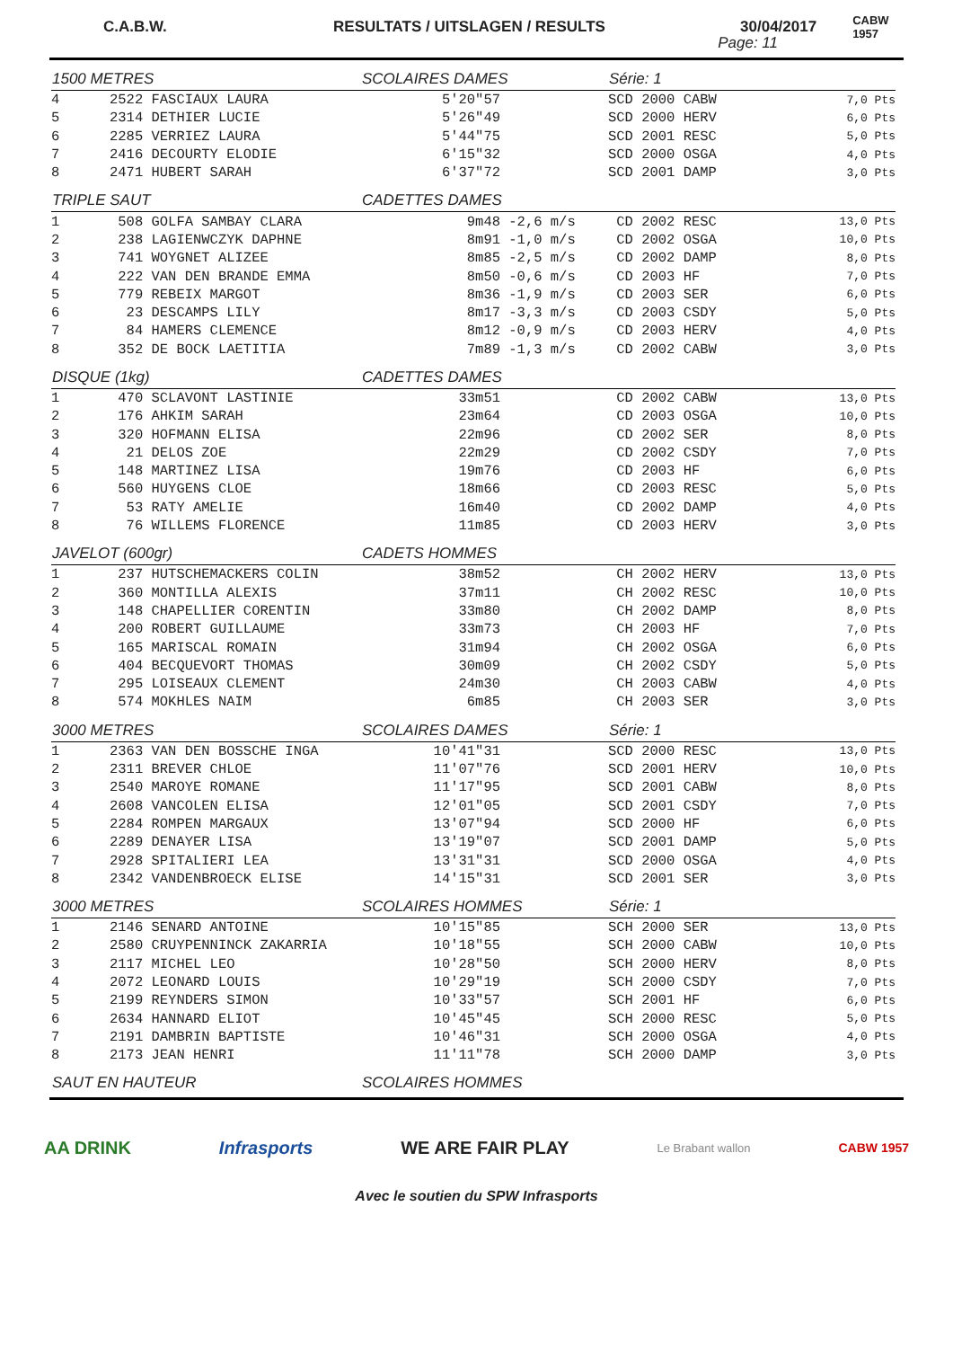C.A.B.W. RESULTATS / UITSLAGEN / RESULTS 30/04/2017 CABW 1957
Page: 11
| 1500 METRES | | SCOLAIRES DAMES | | Série: 1 | |
| --- | --- | --- | --- | --- | --- |
| 4 | 2522 FASCIAUX LAURA | 5'20"57 | | SCD 2000 CABW | 7,0 Pts |
| 5 | 2314 DETHIER LUCIE | 5'26"49 | | SCD 2000 HERV | 6,0 Pts |
| 6 | 2285 VERRIEZ LAURA | 5'44"75 | | SCD 2001 RESC | 5,0 Pts |
| 7 | 2416 DECOURTY ELODIE | 6'15"32 | | SCD 2000 OSGA | 4,0 Pts |
| 8 | 2471 HUBERT SARAH | 6'37"72 | | SCD 2001 DAMP | 3,0 Pts |
| TRIPLE SAUT | | CADETTES DAMES | | | |
| 1 | 508 GOLFA SAMBAY CLARA | 9m48 | -2,6 m/s | CD 2002 RESC | 13,0 Pts |
| 2 | 238 LAGIENWCZYK DAPHNE | 8m91 | -1,0 m/s | CD 2002 OSGA | 10,0 Pts |
| 3 | 741 WOYGNET ALIZEE | 8m85 | -2,5 m/s | CD 2002 DAMP | 8,0 Pts |
| 4 | 222 VAN DEN BRANDE EMMA | 8m50 | -0,6 m/s | CD 2003 HF | 7,0 Pts |
| 5 | 779 REBEIX MARGOT | 8m36 | -1,9 m/s | CD 2003 SER | 6,0 Pts |
| 6 | 23 DESCAMPS LILY | 8m17 | -3,3 m/s | CD 2003 CSDY | 5,0 Pts |
| 7 | 84 HAMERS CLEMENCE | 8m12 | -0,9 m/s | CD 2003 HERV | 4,0 Pts |
| 8 | 352 DE BOCK LAETITIA | 7m89 | -1,3 m/s | CD 2002 CABW | 3,0 Pts |
| DISQUE (1kg) | | CADETTES DAMES | | | |
| 1 | 470 SCLAVONT LASTINIE | 33m51 | | CD 2002 CABW | 13,0 Pts |
| 2 | 176 AHKIM SARAH | 23m64 | | CD 2003 OSGA | 10,0 Pts |
| 3 | 320 HOFMANN ELISA | 22m96 | | CD 2002 SER | 8,0 Pts |
| 4 | 21 DELOS ZOE | 22m29 | | CD 2002 CSDY | 7,0 Pts |
| 5 | 148 MARTINEZ LISA | 19m76 | | CD 2003 HF | 6,0 Pts |
| 6 | 560 HUYGENS CLOE | 18m66 | | CD 2003 RESC | 5,0 Pts |
| 7 | 53 RATY AMELIE | 16m40 | | CD 2002 DAMP | 4,0 Pts |
| 8 | 76 WILLEMS FLORENCE | 11m85 | | CD 2003 HERV | 3,0 Pts |
| JAVELOT (600gr) | | CADETS HOMMES | | | |
| 1 | 237 HUTSCHEMACKERS COLIN | 38m52 | | CH 2002 HERV | 13,0 Pts |
| 2 | 360 MONTILLA ALEXIS | 37m11 | | CH 2002 RESC | 10,0 Pts |
| 3 | 148 CHAPELLIER CORENTIN | 33m80 | | CH 2002 DAMP | 8,0 Pts |
| 4 | 200 ROBERT GUILLAUME | 33m73 | | CH 2003 HF | 7,0 Pts |
| 5 | 165 MARISCAL ROMAIN | 31m94 | | CH 2002 OSGA | 6,0 Pts |
| 6 | 404 BECQUEVORT THOMAS | 30m09 | | CH 2002 CSDY | 5,0 Pts |
| 7 | 295 LOISEAUX CLEMENT | 24m30 | | CH 2003 CABW | 4,0 Pts |
| 8 | 574 MOKHLES NAIM | 6m85 | | CH 2003 SER | 3,0 Pts |
| 3000 METRES | | SCOLAIRES DAMES | | Série: 1 | |
| 1 | 2363 VAN DEN BOSSCHE INGA | 10'41"31 | | SCD 2000 RESC | 13,0 Pts |
| 2 | 2311 BREVER CHLOE | 11'07"76 | | SCD 2001 HERV | 10,0 Pts |
| 3 | 2540 MAROYE ROMANE | 11'17"95 | | SCD 2001 CABW | 8,0 Pts |
| 4 | 2608 VANCOLEN ELISA | 12'01"05 | | SCD 2001 CSDY | 7,0 Pts |
| 5 | 2284 ROMPEN MARGAUX | 13'07"94 | | SCD 2000 HF | 6,0 Pts |
| 6 | 2289 DENAYER LISA | 13'19"07 | | SCD 2001 DAMP | 5,0 Pts |
| 7 | 2928 SPITALIERI LEA | 13'31"31 | | SCD 2000 OSGA | 4,0 Pts |
| 8 | 2342 VANDENBROECK ELISE | 14'15"31 | | SCD 2001 SER | 3,0 Pts |
| 3000 METRES | | SCOLAIRES HOMMES | | Série: 1 | |
| 1 | 2146 SENARD ANTOINE | 10'15"85 | | SCH 2000 SER | 13,0 Pts |
| 2 | 2580 CRUYPENNINCK ZAKARRIA | 10'18"55 | | SCH 2000 CABW | 10,0 Pts |
| 3 | 2117 MICHEL LEO | 10'28"50 | | SCH 2000 HERV | 8,0 Pts |
| 4 | 2072 LEONARD LOUIS | 10'29"19 | | SCH 2000 CSDY | 7,0 Pts |
| 5 | 2199 REYNDERS SIMON | 10'33"57 | | SCH 2001 HF | 6,0 Pts |
| 6 | 2634 HANNARD ELIOT | 10'45"45 | | SCH 2000 RESC | 5,0 Pts |
| 7 | 2191 DAMBRIN BAPTISTE | 10'46"31 | | SCH 2000 OSGA | 4,0 Pts |
| 8 | 2173 JEAN HENRI | 11'11"78 | | SCH 2000 DAMP | 3,0 Pts |
| SAUT EN HAUTEUR | | SCOLAIRES HOMMES | | | |
AA DRINK Infrasports WE ARE FAIR PLAY Le Brabant wallon CABW 1957
Avec le soutien du SPW Infrasports